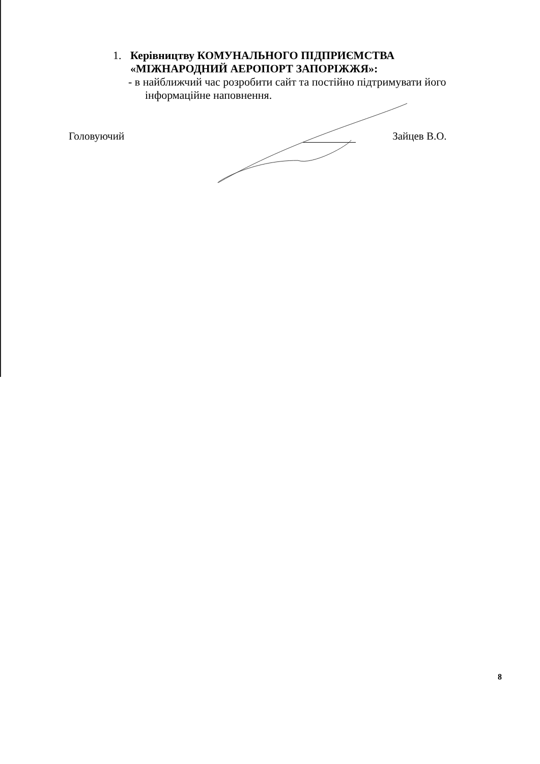1. Керівництву КОМУНАЛЬНОГО ПІДПРИЄМСТВА
«МІЖНАРОДНИЙ АЕРОПОРТ ЗАПОРІЖЖЯ»:
- в найближчий час розробити сайт та постійно підтримувати його
інформаційне наповнення.
Головуючий Зайцев В.О.
8